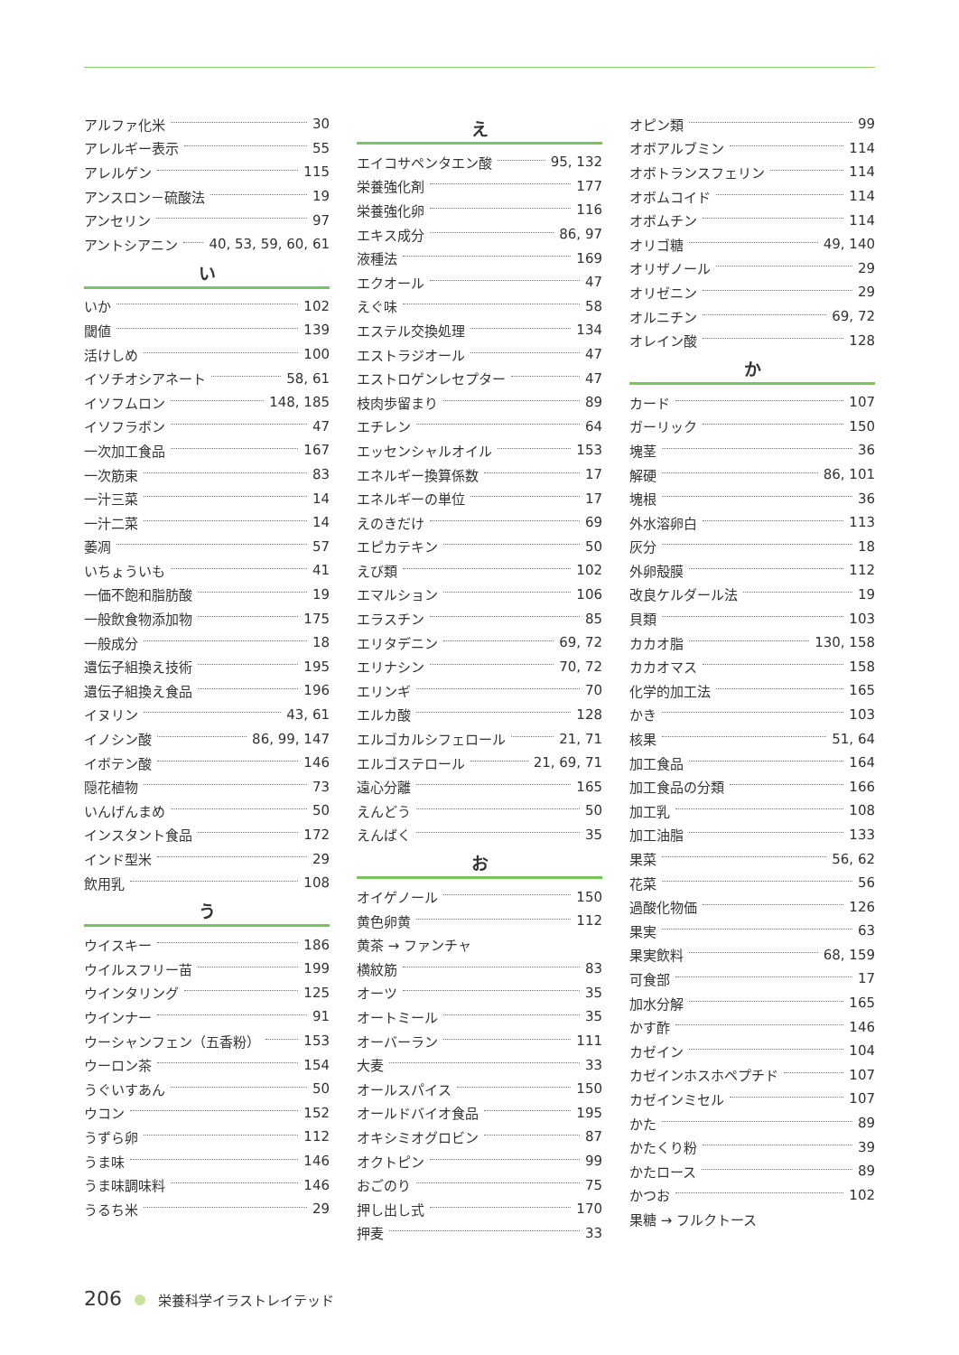アルファ化米 30
アレルギー表示 55
アレルゲン 115
アンスロン－硫酸法 19
アンセリン 97
アントシアニン 40, 53, 59, 60, 61
い
いか 102
閾値 139
活けしめ 100
イソチオシアネート 58, 61
イソフムロン 148, 185
イソフラボン 47
一次加工食品 167
一次筋束 83
一汁三菜 14
一汁二菜 14
萎凋 57
いちょういも 41
一価不飽和脂肪酸 19
一般飲食物添加物 175
一般成分 18
遺伝子組換え技術 195
遺伝子組換え食品 196
イヌリン 43, 61
イノシン酸 86, 99, 147
イボテン酸 146
隠花植物 73
いんげんまめ 50
インスタント食品 172
インド型米 29
飲用乳 108
う
ウイスキー 186
ウイルスフリー苗 199
ウインタリング 125
ウインナー 91
ウーシャンフェン（五香粉） 153
ウーロン茶 154
うぐいすあん 50
ウコン 152
うずら卵 112
うま味 146
うま味調味料 146
うるち米 29
え
エイコサペンタエン酸 95, 132
栄養強化剤 177
栄養強化卵 116
エキス成分 86, 97
液種法 169
エクオール 47
えぐ味 58
エステル交換処理 134
エストラジオール 47
エストロゲンレセプター 47
枝肉歩留まり 89
エチレン 64
エッセンシャルオイル 153
エネルギー換算係数 17
エネルギーの単位 17
えのきだけ 69
エピカテキン 50
えび類 102
エマルション 106
エラスチン 85
エリタデニン 69, 72
エリナシン 70, 72
エリンギ 70
エルカ酸 128
エルゴカルシフェロール 21, 71
エルゴステロール 21, 69, 71
遠心分離 165
えんどう 50
えんばく 35
お
オイゲノール 150
黄色卵黄 112
黄茶 → ファンチャ
横紋筋 83
オーツ 35
オートミール 35
オーバーラン 111
大麦 33
オールスパイス 150
オールドバイオ食品 195
オキシミオグロビン 87
オクトピン 99
おごのり 75
押し出し式 170
押麦 33
オピン類 99
オボアルブミン 114
オボトランスフェリン 114
オボムコイド 114
オボムチン 114
オリゴ糖 49, 140
オリザノール 29
オリゼニン 29
オルニチン 69, 72
オレイン酸 128
か
カード 107
ガーリック 150
塊茎 36
解硬 86, 101
塊根 36
外水溶卵白 113
灰分 18
外卵殻膜 112
改良ケルダール法 19
貝類 103
カカオ脂 130, 158
カカオマス 158
化学的加工法 165
かき 103
核果 51, 64
加工食品 164
加工食品の分類 166
加工乳 108
加工油脂 133
果菜 56, 62
花菜 56
過酸化物価 126
果実 63
果実飲料 68, 159
可食部 17
加水分解 165
かす酢 146
カゼイン 104
カゼインホスホペプチド 107
カゼインミセル 107
かた 89
かたくり粉 39
かたロース 89
かつお 102
果糖 → フルクトース
206 栄養科学イラストレイテッド